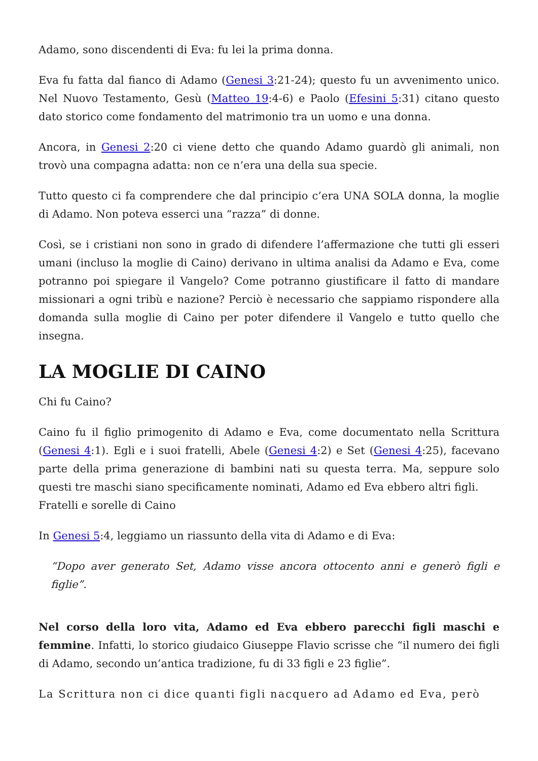Adamo, sono discendenti di Eva: fu lei la prima donna.
Eva fu fatta dal fianco di Adamo (Genesi 3:21-24); questo fu un avvenimento unico. Nel Nuovo Testamento, Gesù (Matteo 19:4-6) e Paolo (Efesini 5:31) citano questo dato storico come fondamento del matrimonio tra un uomo e una donna.
Ancora, in Genesi 2:20 ci viene detto che quando Adamo guardò gli animali, non trovò una compagna adatta: non ce n’era una della sua specie.
Tutto questo ci fa comprendere che dal principio c’era UNA SOLA donna, la moglie di Adamo. Non poteva esserci una “razza” di donne.
Così, se i cristiani non sono in grado di difendere l’affermazione che tutti gli esseri umani (incluso la moglie di Caino) derivano in ultima analisi da Adamo e Eva, come potranno poi spiegare il Vangelo? Come potranno giustificare il fatto di mandare missionari a ogni tribù e nazione? Perciò è necessario che sappiamo rispondere alla domanda sulla moglie di Caino per poter difendere il Vangelo e tutto quello che insegna.
LA MOGLIE DI CAINO
Chi fu Caino?
Caino fu il figlio primogenito di Adamo e Eva, come documentato nella Scrittura (Genesi 4:1). Egli e i suoi fratelli, Abele (Genesi 4:2) e Set (Genesi 4:25), facevano parte della prima generazione di bambini nati su questa terra. Ma, seppure solo questi tre maschi siano specificamente nominati, Adamo ed Eva ebbero altri figli.
Fratelli e sorelle di Caino
In Genesi 5:4, leggiamo un riassunto della vita di Adamo e di Eva:
“Dopo aver generato Set, Adamo visse ancora ottocento anni e generò figli e figlie”.
Nel corso della loro vita, Adamo ed Eva ebbero parecchi figli maschi e femmine. Infatti, lo storico giudaico Giuseppe Flavio scrisse che “il numero dei figli di Adamo, secondo un’antica tradizione, fu di 33 figli e 23 figlie”.
La Scrittura non ci dice quanti figli nacquero ad Adamo ed Eva, però